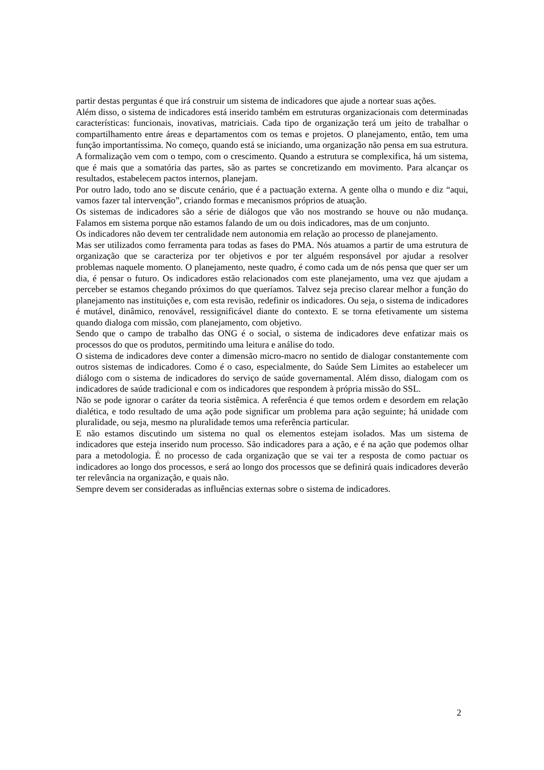partir destas perguntas é que irá construir um sistema de indicadores que ajude a nortear suas ações.
Além disso, o sistema de indicadores está inserido também em estruturas organizacionais com determinadas características: funcionais, inovativas, matriciais. Cada tipo de organização terá um jeito de trabalhar o compartilhamento entre áreas e departamentos com os temas e projetos. O planejamento, então, tem uma função importantíssima. No começo, quando está se iniciando, uma organização não pensa em sua estrutura. A formalização vem com o tempo, com o crescimento. Quando a estrutura se complexifica, há um sistema, que é mais que a somatória das partes, são as partes se concretizando em movimento. Para alcançar os resultados, estabelecem pactos internos, planejam.
Por outro lado, todo ano se discute cenário, que é a pactuação externa. A gente olha o mundo e diz “aqui, vamos fazer tal intervenção”, criando formas e mecanismos próprios de atuação.
Os sistemas de indicadores são a série de diálogos que vão nos mostrando se houve ou não mudança. Falamos em sistema porque não estamos falando de um ou dois indicadores, mas de um conjunto.
Os indicadores não devem ter centralidade nem autonomia em relação ao processo de planejamento.
Mas ser utilizados como ferramenta para todas as fases do PMA. Nós atuamos a partir de uma estrutura de organização que se caracteriza por ter objetivos e por ter alguém responsável por ajudar a resolver problemas naquele momento. O planejamento, neste quadro, é como cada um de nós pensa que quer ser um dia, é pensar o futuro. Os indicadores estão relacionados com este planejamento, uma vez que ajudam a perceber se estamos chegando próximos do que queríamos. Talvez seja preciso clarear melhor a função do planejamento nas instituições e, com esta revisão, redefinir os indicadores. Ou seja, o sistema de indicadores é mutável, dinâmico, renovável, ressignificável diante do contexto. E se torna efetivamente um sistema quando dialoga com missão, com planejamento, com objetivo.
Sendo que o campo de trabalho das ONG é o social, o sistema de indicadores deve enfatizar mais os processos do que os produtos, permitindo uma leitura e análise do todo.
O sistema de indicadores deve conter a dimensão micro-macro no sentido de dialogar constantemente com outros sistemas de indicadores. Como é o caso, especialmente, do Saúde Sem Limites ao estabelecer um diálogo com o sistema de indicadores do serviço de saúde governamental. Além disso, dialogam com os indicadores de saúde tradicional e com os indicadores que respondem à própria missão do SSL.
Não se pode ignorar o caráter da teoria sistêmica. A referência é que temos ordem e desordem em relação dialética, e todo resultado de uma ação pode significar um problema para ação seguinte; há unidade com pluralidade, ou seja, mesmo na pluralidade temos uma referência particular.
E não estamos discutindo um sistema no qual os elementos estejam isolados. Mas um sistema de indicadores que esteja inserido num processo. São indicadores para a ação, e é na ação que podemos olhar para a metodologia. É no processo de cada organização que se vai ter a resposta de como pactuar os indicadores ao longo dos processos, e será ao longo dos processos que se definirá quais indicadores deverão ter relevância na organização, e quais não.
Sempre devem ser consideradas as influências externas sobre o sistema de indicadores.
2